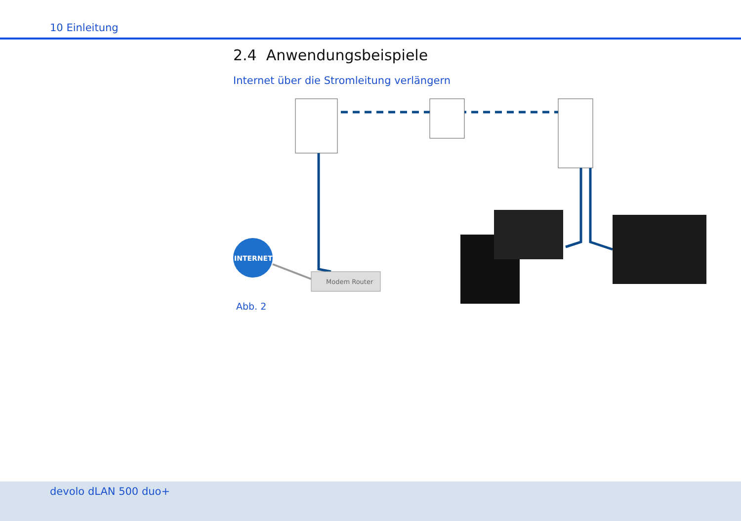10 Einleitung
2.4 Anwendungsbeispiele
Internet über die Stromleitung verlängern
INTERNET
Modem Router
Abb. 2
devolo dLAN 500 duo+